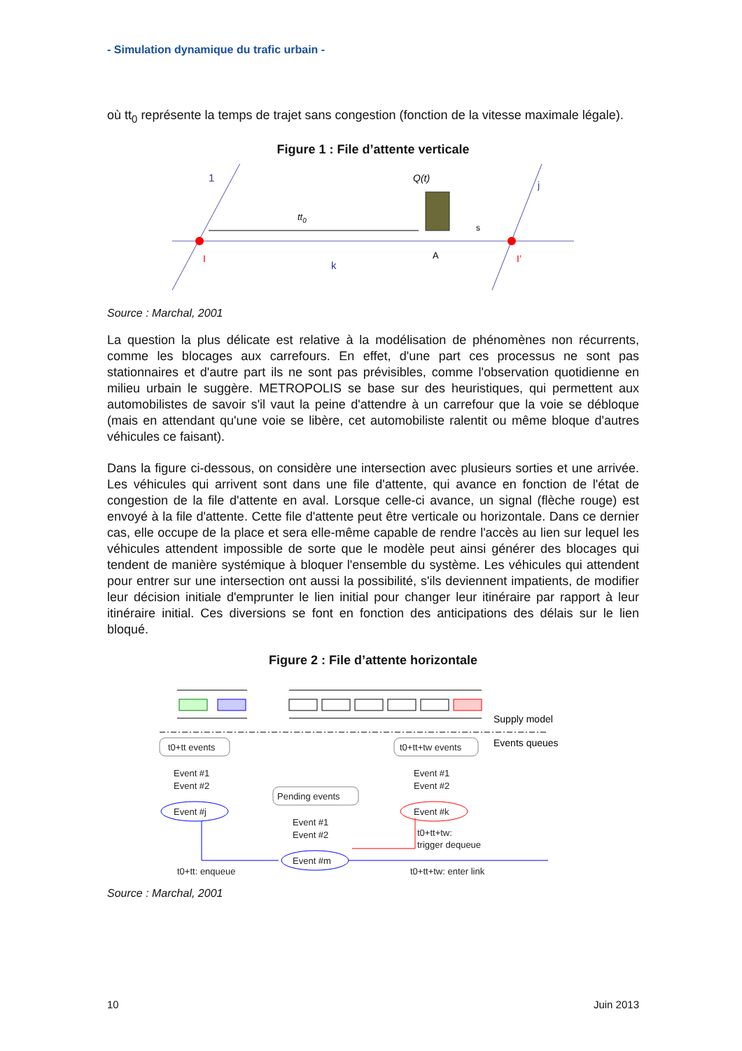- Simulation dynamique du trafic urbain -
où tt<sub>0</sub> représente la temps de trajet sans congestion (fonction de la vitesse maximale légale).
Figure 1 : File d’attente verticale
1
j
I
I’
k
A
Q(t)
tt0
s
Source : Marchal, 2001
La question la plus délicate est relative à la modélisation de phénomènes non récurrents, comme les blocages aux carrefours. En effet, d'une part ces processus ne sont pas stationnaires et d'autre part ils ne sont pas prévisibles, comme l'observation quotidienne en milieu urbain le suggère. METROPOLIS se base sur des heuristiques, qui permettent aux automobilistes de savoir s'il vaut la peine d'attendre à un carrefour que la voie se débloque (mais en attendant qu'une voie se libère, cet automobiliste ralentit ou même bloque d'autres véhicules ce faisant).
Dans la figure ci-dessous, on considère une intersection avec plusieurs sorties et une arrivée. Les véhicules qui arrivent sont dans une file d'attente, qui avance en fonction de l'état de congestion de la file d'attente en aval. Lorsque celle-ci avance, un signal (flèche rouge) est envoyé à la file d'attente. Cette file d'attente peut être verticale ou horizontale. Dans ce dernier cas, elle occupe de la place et sera elle-même capable de rendre l'accès au lien sur lequel les véhicules attendent impossible de sorte que le modèle peut ainsi générer des blocages qui tendent de manière systémique à bloquer l'ensemble du système. Les véhicules qui attendent pour entrer sur une intersection ont aussi la possibilité, s'ils deviennent impatients, de modifier leur décision initiale d'emprunter le lien initial pour changer leur itinéraire par rapport à leur itinéraire initial. Ces diversions se font en fonction des anticipations des délais sur le lien bloqué.
Figure 2 : File d’attente horizontale
Supply model
Events queues
t0+tt events
t0+tt+tw events
Event #1
Event #2
Event #j
Event #1
Event #2
Event #k
Pending events
Event #1
Event #2
Event #m
t0+tt+tw:
trigger dequeue
t0+tt: enqueue
t0+tt+tw: enter link
Source : Marchal, 2001
10 Juin 2013